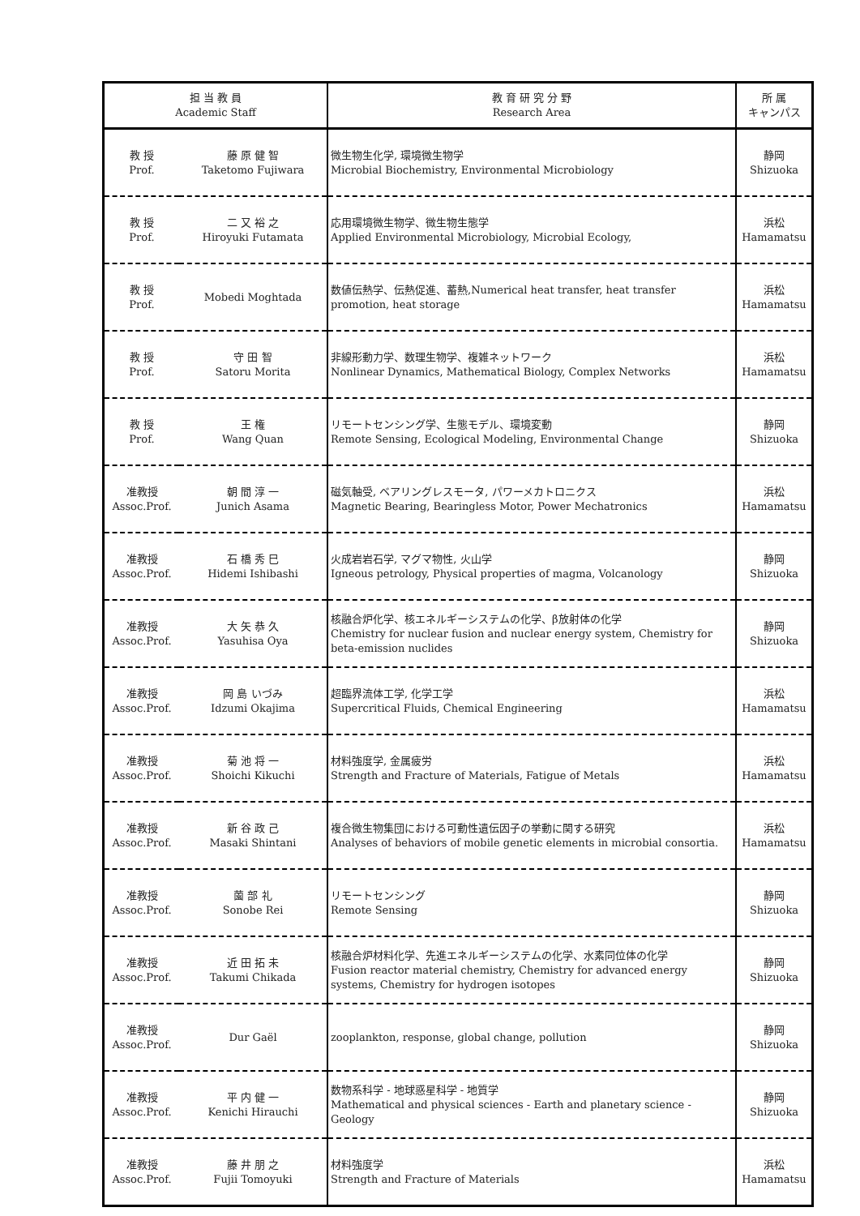| 担 当 教 員 Academic Staff | | 教 育 研 究 分 野 Research Area | 所 属 キャンパス |
| --- | --- | --- | --- |
| 教 授 Prof. | 藤 原 健 智 Taketomo Fujiwara | 微生物生化学, 環境微生物学 Microbial Biochemistry, Environmental Microbiology | 静岡 Shizuoka |
| 教 授 Prof. | 二 又 裕 之 Hiroyuki Futamata | 応用環境微生物学、微生物生態学 Applied Environmental Microbiology, Microbial Ecology, | 浜松 Hamamatsu |
| 教 授 Prof. | Mobedi Moghtada | 数値伝熱学、伝熱促進、蓄熱,Numerical heat transfer, heat transfer promotion, heat storage | 浜松 Hamamatsu |
| 教 授 Prof. | 守 田 智 Satoru Morita | 非線形動力学、数理生物学、複雑ネットワーク Nonlinear Dynamics, Mathematical Biology, Complex Networks | 浜松 Hamamatsu |
| 教 授 Prof. | 王 権 Wang Quan | リモートセンシング学、生態モデル、環境変動 Remote Sensing, Ecological Modeling, Environmental Change | 静岡 Shizuoka |
| 准教授 Assoc.Prof. | 朝 間 淳 一 Junich Asama | 磁気軸受, ベアリングレスモータ, パワーメカトロニクス Magnetic Bearing, Bearingless Motor, Power Mechatronics | 浜松 Hamamatsu |
| 准教授 Assoc.Prof. | 石 橋 秀 巳 Hidemi Ishibashi | 火成岩岩石学, マグマ物性, 火山学 Igneous petrology, Physical properties of magma, Volcanology | 静岡 Shizuoka |
| 准教授 Assoc.Prof. | 大 矢 恭 久 Yasuhisa Oya | 核融合炉化学、核エネルギーシステムの化学、β放射体の化学 Chemistry for nuclear fusion and nuclear energy system, Chemistry for beta-emission nuclides | 静岡 Shizuoka |
| 准教授 Assoc.Prof. | 岡 島 いづみ Idzumi Okajima | 超臨界流体工学, 化学工学 Supercritical Fluids, Chemical Engineering | 浜松 Hamamatsu |
| 准教授 Assoc.Prof. | 菊 池 将 一 Shoichi Kikuchi | 材料強度学, 金属疲労 Strength and Fracture of Materials, Fatigue of Metals | 浜松 Hamamatsu |
| 准教授 Assoc.Prof. | 新 谷 政 己 Masaki Shintani | 複合微生物集団における可動性遺伝因子の挙動に関する研究 Analyses of behaviors of mobile genetic elements in microbial consortia. | 浜松 Hamamatsu |
| 准教授 Assoc.Prof. | 薗 部 礼 Sonobe Rei | リモートセンシング Remote Sensing | 静岡 Shizuoka |
| 准教授 Assoc.Prof. | 近 田 拓 未 Takumi Chikada | 核融合炉材料化学、先進エネルギーシステムの化学、水素同位体の化学 Fusion reactor material chemistry, Chemistry for advanced energy systems, Chemistry for hydrogen isotopes | 静岡 Shizuoka |
| 准教授 Assoc.Prof. | Dur Gaël | zooplankton, response, global change, pollution | 静岡 Shizuoka |
| 准教授 Assoc.Prof. | 平 内 健 一 Kenichi Hirauchi | 数物系科学 - 地球惑星科学 - 地質学 Mathematical and physical sciences - Earth and planetary science - Geology | 静岡 Shizuoka |
| 准教授 Assoc.Prof. | 藤 井 朋 之 Fujii Tomoyuki | 材料強度学 Strength and Fracture of Materials | 浜松 Hamamatsu |